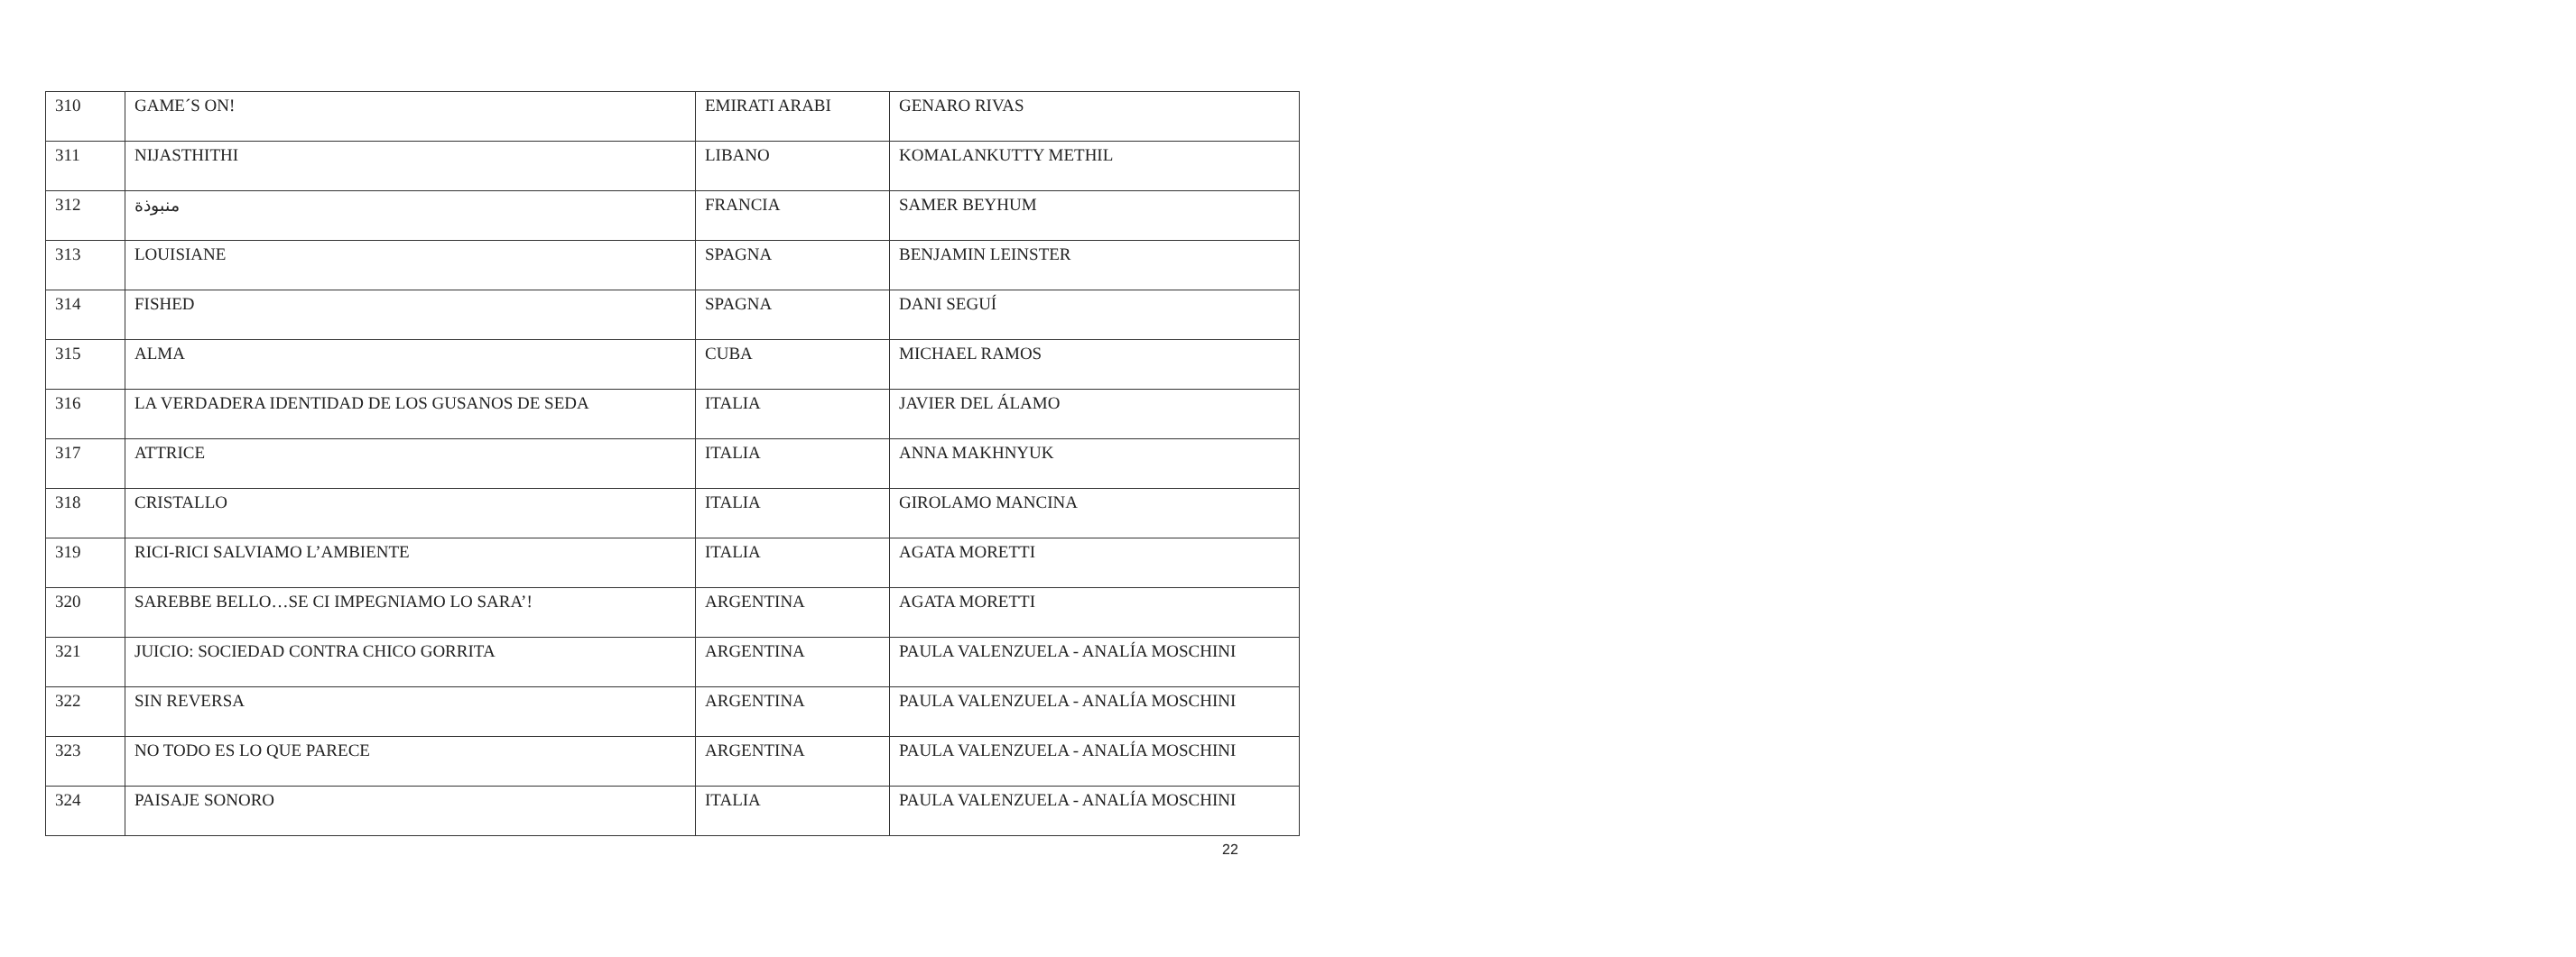| 310 | GAME´S ON! | EMIRATI ARABI | GENARO RIVAS |
| 311 | NIJASTHITHI | LIBANO | KOMALANKUTTY METHIL |
| 312 | منبوذة | FRANCIA | SAMER BEYHUM |
| 313 | LOUISIANE | SPAGNA | BENJAMIN LEINSTER |
| 314 | FISHED | SPAGNA | DANI SEGUÍ |
| 315 | ALMA | CUBA | MICHAEL RAMOS |
| 316 | LA VERDADERA IDENTIDAD DE LOS GUSANOS DE SEDA | ITALIA | JAVIER DEL ÁLAMO |
| 317 | ATTRICE | ITALIA | ANNA MAKHNYUK |
| 318 | CRISTALLO | ITALIA | GIROLAMO MANCINA |
| 319 | RICI-RICI SALVIAMO L’AMBIENTE | ITALIA | AGATA MORETTI |
| 320 | SAREBBE BELLO…SE CI IMPEGNIAMO LO SARA’! | ARGENTINA | AGATA MORETTI |
| 321 | JUICIO: SOCIEDAD CONTRA CHICO GORRITA | ARGENTINA | PAULA VALENZUELA - ANALÍA MOSCHINI |
| 322 | SIN REVERSA | ARGENTINA | PAULA VALENZUELA - ANALÍA MOSCHINI |
| 323 | NO TODO ES LO QUE PARECE | ARGENTINA | PAULA VALENZUELA - ANALÍA MOSCHINI |
| 324 | PAISAJE SONORO | ITALIA | PAULA VALENZUELA - ANALÍA MOSCHINI |
22